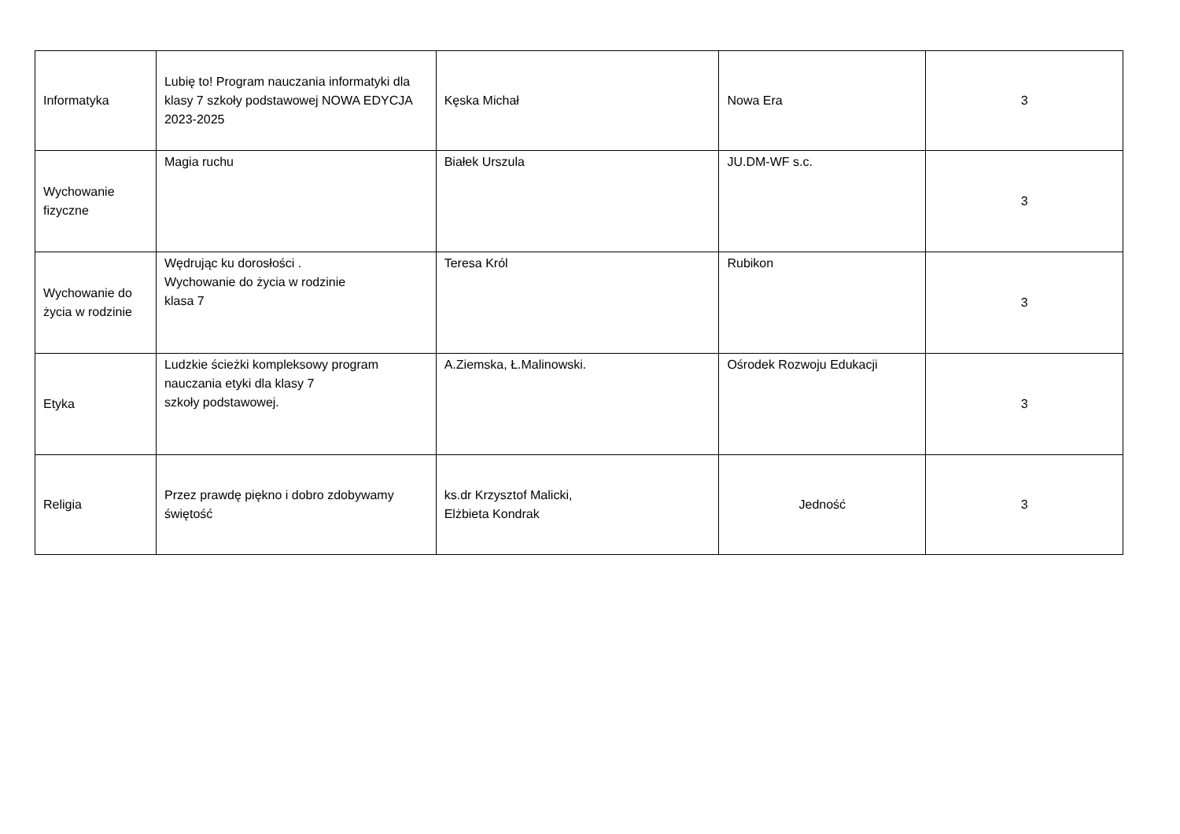| Informatyka | Lubię to! Program nauczania informatyki dla klasy 7 szkoły podstawowej NOWA EDYCJA 2023-2025 | Kęska Michał | Nowa Era | 3 |
| Wychowanie fizyczne | Magia ruchu | Białek Urszula | JU.DM-WF s.c. | 3 |
| Wychowanie do życia w rodzinie | Wędrując ku dorosłości . Wychowanie do życia w rodzinie klasa 7 | Teresa Król | Rubikon | 3 |
| Etyka | Ludzkie ścieżki kompleksowy program nauczania etyki dla klasy 7 szkoły podstawowej. | A.Ziemska, Ł.Malinowski. | Ośrodek Rozwoju Edukacji | 3 |
| Religia | Przez prawdę piękno i dobro zdobywamy świętość | ks.dr Krzysztof Malicki, Elżbieta Kondrak | Jedność | 3 |